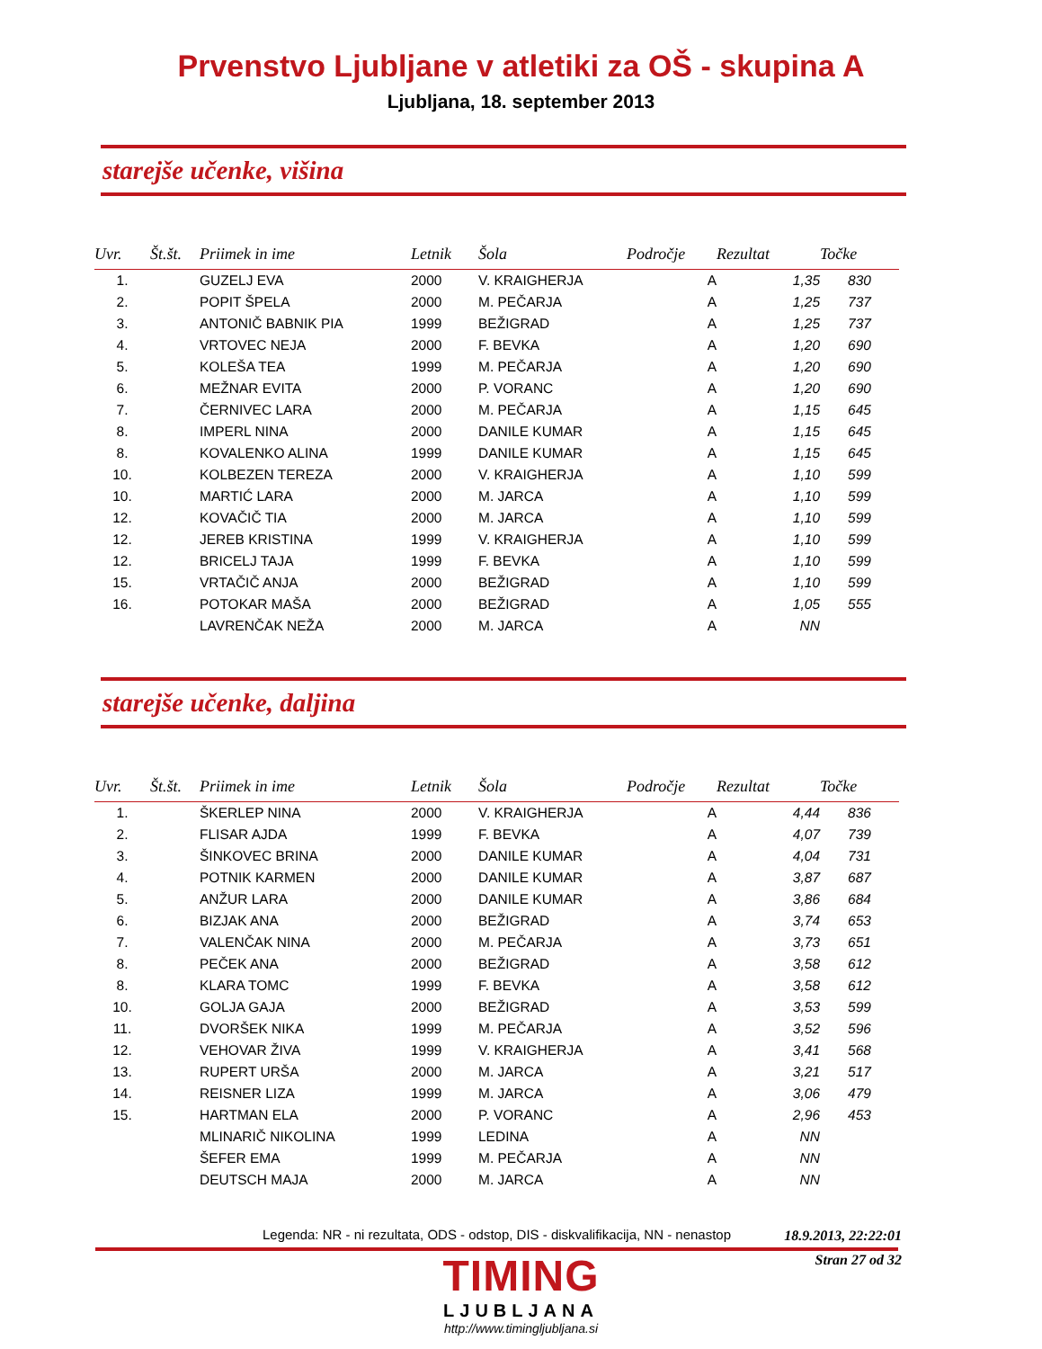Prvenstvo Ljubljane v atletiki za OŠ - skupina A
Ljubljana, 18. september 2013
starejše učenke, višina
| Uvr. | Št.št. | Priimek in ime | Letnik | Šola | Področje | Rezultat | Točke |
| --- | --- | --- | --- | --- | --- | --- | --- |
| 1. | | GUZELJ EVA | 2000 | V. KRAIGHERJA | A | 1,35 | 830 |
| 2. | | POPIT ŠPELA | 2000 | M. PEČARJA | A | 1,25 | 737 |
| 3. | | ANTONIČ BABNIK PIA | 1999 | BEŽIGRAD | A | 1,25 | 737 |
| 4. | | VRTOVEC NEJA | 2000 | F. BEVKA | A | 1,20 | 690 |
| 5. | | KOLEŠA TEA | 1999 | M. PEČARJA | A | 1,20 | 690 |
| 6. | | MEŽNAR EVITA | 2000 | P. VORANC | A | 1,20 | 690 |
| 7. | | ČERNIVEC LARA | 2000 | M. PEČARJA | A | 1,15 | 645 |
| 8. | | IMPERL NINA | 2000 | DANILE KUMAR | A | 1,15 | 645 |
| 8. | | KOVALENKO ALINA | 1999 | DANILE KUMAR | A | 1,15 | 645 |
| 10. | | KOLBEZEN TEREZA | 2000 | V. KRAIGHERJA | A | 1,10 | 599 |
| 10. | | MARTIĆ LARA | 2000 | M. JARCA | A | 1,10 | 599 |
| 12. | | KOVAČIČ TIA | 2000 | M. JARCA | A | 1,10 | 599 |
| 12. | | JEREB KRISTINA | 1999 | V. KRAIGHERJA | A | 1,10 | 599 |
| 12. | | BRICELJ TAJA | 1999 | F. BEVKA | A | 1,10 | 599 |
| 15. | | VRTAČIČ ANJA | 2000 | BEŽIGRAD | A | 1,10 | 599 |
| 16. | | POTOKAR MAŠA | 2000 | BEŽIGRAD | A | 1,05 | 555 |
| | | LAVRENČAK NEŽA | 2000 | M. JARCA | A | NN | |
starejše učenke, daljina
| Uvr. | Št.št. | Priimek in ime | Letnik | Šola | Področje | Rezultat | Točke |
| --- | --- | --- | --- | --- | --- | --- | --- |
| 1. | | ŠKERLEP NINA | 2000 | V. KRAIGHERJA | A | 4,44 | 836 |
| 2. | | FLISAR AJDA | 1999 | F. BEVKA | A | 4,07 | 739 |
| 3. | | ŠINKOVEC BRINA | 2000 | DANILE KUMAR | A | 4,04 | 731 |
| 4. | | POTNIK KARMEN | 2000 | DANILE KUMAR | A | 3,87 | 687 |
| 5. | | ANŽUR LARA | 2000 | DANILE KUMAR | A | 3,86 | 684 |
| 6. | | BIZJAK ANA | 2000 | BEŽIGRAD | A | 3,74 | 653 |
| 7. | | VALENČAK NINA | 2000 | M. PEČARJA | A | 3,73 | 651 |
| 8. | | PEČEK ANA | 2000 | BEŽIGRAD | A | 3,58 | 612 |
| 8. | | KLARA TOMC | 1999 | F. BEVKA | A | 3,58 | 612 |
| 10. | | GOLJA GAJA | 2000 | BEŽIGRAD | A | 3,53 | 599 |
| 11. | | DVORŠEK NIKA | 1999 | M. PEČARJA | A | 3,52 | 596 |
| 12. | | VEHOVAR ŽIVA | 1999 | V. KRAIGHERJA | A | 3,41 | 568 |
| 13. | | RUPERT URŠA | 2000 | M. JARCA | A | 3,21 | 517 |
| 14. | | REISNER LIZA | 1999 | M. JARCA | A | 3,06 | 479 |
| 15. | | HARTMAN ELA | 2000 | P. VORANC | A | 2,96 | 453 |
| | | MLINARIČ NIKOLINA | 1999 | LEDINA | A | NN | |
| | | ŠEFER EMA | 1999 | M. PEČARJA | A | NN | |
| | | DEUTSCH MAJA | 2000 | M. JARCA | A | NN | |
Legenda: NR - ni rezultata, ODS - odstop, DIS - diskvalifikacija, NN - nenastop
TIMING
LJUBLJANA
http://www.timingljubljana.si
18.9.2013, 22:22:01
Stran 27 od 32